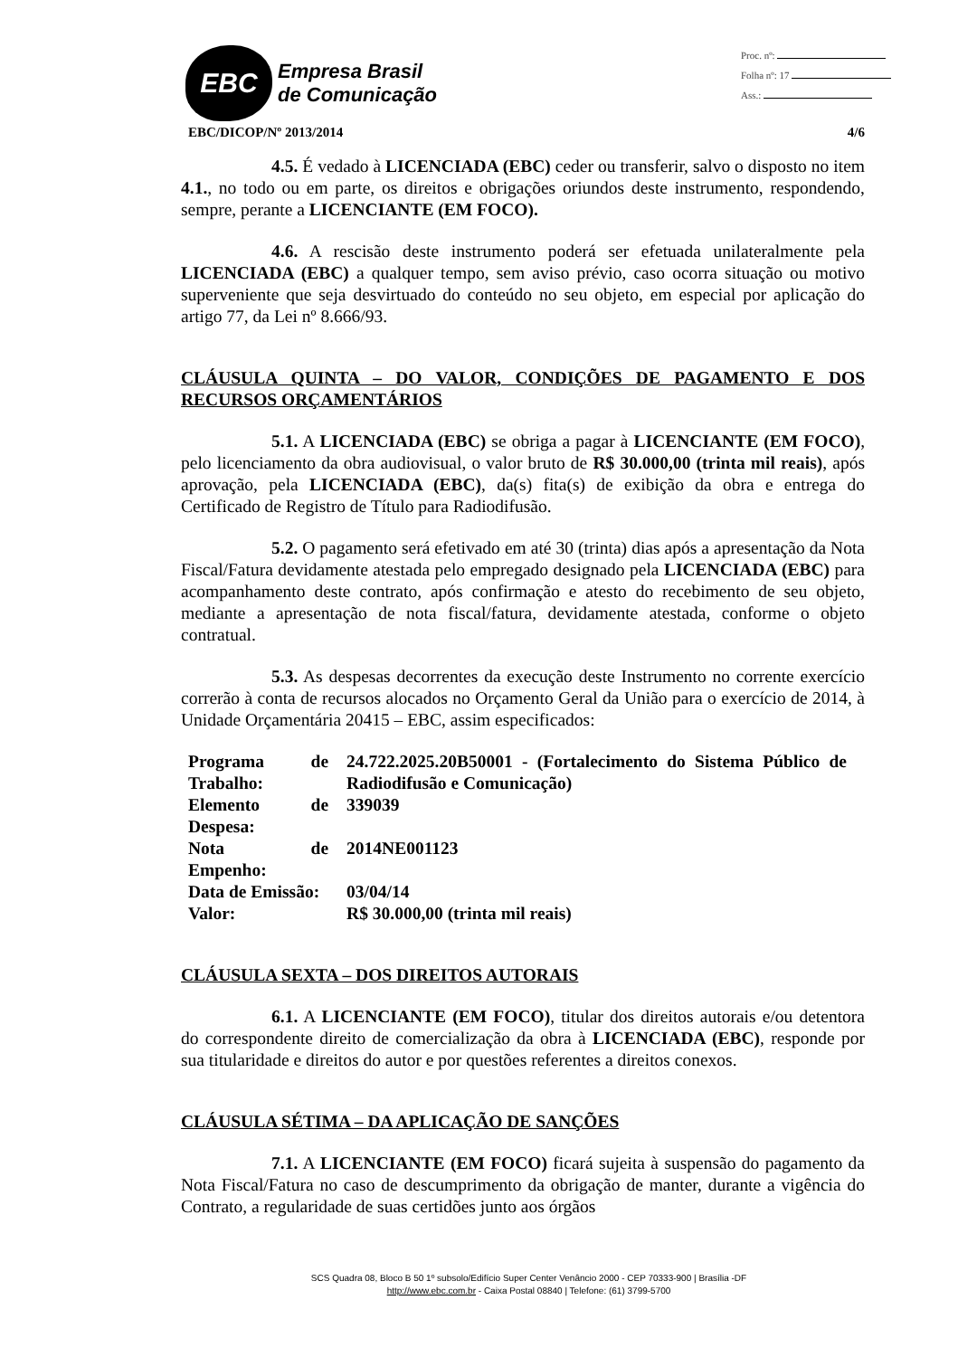EBC
Empresa Brasil
de Comunicação
Proc. nº:
Folha nº: 17
Ass.:
EBC/DICOP/Nº 2013/2014 4/6
4.5. É vedado à LICENCIADA (EBC) ceder ou transferir, salvo o disposto no item 4.1., no todo ou em parte, os direitos e obrigações oriundos deste instrumento, respondendo, sempre, perante a LICENCIANTE (EM FOCO).
4.6. A rescisão deste instrumento poderá ser efetuada unilateralmente pela LICENCIADA (EBC) a qualquer tempo, sem aviso prévio, caso ocorra situação ou motivo superveniente que seja desvirtuado do conteúdo no seu objeto, em especial por aplicação do artigo 77, da Lei nº 8.666/93.
CLÁUSULA QUINTA – DO VALOR, CONDIÇÕES DE PAGAMENTO E DOS RECURSOS ORÇAMENTÁRIOS
5.1. A LICENCIADA (EBC) se obriga a pagar à LICENCIANTE (EM FOCO), pelo licenciamento da obra audiovisual, o valor bruto de R$ 30.000,00 (trinta mil reais), após aprovação, pela LICENCIADA (EBC), da(s) fita(s) de exibição da obra e entrega do Certificado de Registro de Título para Radiodifusão.
5.2. O pagamento será efetivado em até 30 (trinta) dias após a apresentação da Nota Fiscal/Fatura devidamente atestada pelo empregado designado pela LICENCIADA (EBC) para acompanhamento deste contrato, após confirmação e atesto do recebimento de seu objeto, mediante a apresentação de nota fiscal/fatura, devidamente atestada, conforme o objeto contratual.
5.3. As despesas decorrentes da execução deste Instrumento no corrente exercício correrão à conta de recursos alocados no Orçamento Geral da União para o exercício de 2014, à Unidade Orçamentária 20415 – EBC, assim especificados:
| Programa de Trabalho: | 24.722.2025.20B50001 - (Fortalecimento do Sistema Público de Radiodifusão e Comunicação) |
| Elemento de Despesa: | 339039 |
| Nota de Empenho: | 2014NE001123 |
| Data de Emissão: | 03/04/14 |
| Valor: | R$ 30.000,00 (trinta mil reais) |
CLÁUSULA SEXTA – DOS DIREITOS AUTORAIS
6.1. A LICENCIANTE (EM FOCO), titular dos direitos autorais e/ou detentora do correspondente direito de comercialização da obra à LICENCIADA (EBC), responde por sua titularidade e direitos do autor e por questões referentes a direitos conexos.
CLÁUSULA SÉTIMA – DA APLICAÇÃO DE SANÇÕES
7.1. A LICENCIANTE (EM FOCO) ficará sujeita à suspensão do pagamento da Nota Fiscal/Fatura no caso de descumprimento da obrigação de manter, durante a vigência do Contrato, a regularidade de suas certidões junto aos órgãos
SCS Quadra 08, Bloco B 50 1º subsolo/Edifício Super Center Venâncio 2000 - CEP 70333-900 | Brasília -DF
http://www.ebc.com.br - Caixa Postal 08840 | Telefone: (61) 3799-5700